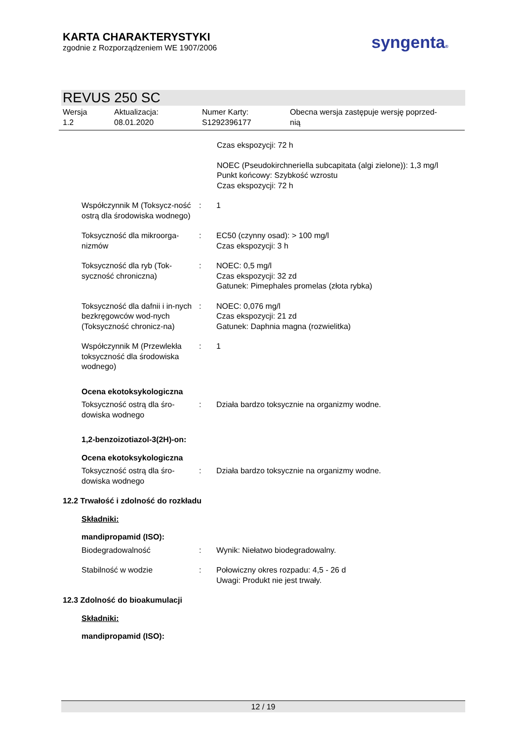KARTA CHARAKTERYSTYKI
zgodnie z Rozporządzeniem WE 1907/2006
syngenta®
REVUS 250 SC
Wersja
1.2
Aktualizacja:
08.01.2020
Numer Karty:
S1292396177
Obecna wersja zastępuje wersję poprzed-
nią
Czas ekspozycji: 72 h
NOEC (Pseudokirchneriella subcapitata (algi zielone)): 1,3 mg/l
Punkt końcowy: Szybkość wzrostu
Czas ekspozycji: 72 h
Współczynnik M (Toksycz-ność ostrą dla środowiska wodnego)
: 1
Toksyczność dla mikroorga-nizmów
: EC50 (czynny osad): > 100 mg/l
Czas ekspozycji: 3 h
Toksyczność dla ryb (Tok-syczność chroniczna)
: NOEC: 0,5 mg/l
Czas ekspozycji: 32 zd
Gatunek: Pimephales promelas (złota rybka)
Toksyczność dla dafnii i in-nych bezkręgowców wod-nych (Toksyczność chronicz-na)
: NOEC: 0,076 mg/l
Czas ekspozycji: 21 zd
Gatunek: Daphnia magna (rozwielitka)
Współczynnik M (Przewlekła toksyczność dla środowiska wodnego)
: 1
Ocena ekotoksykologiczna
Toksyczność ostrą dla śro-dowiska wodnego
: Działa bardzo toksycznie na organizmy wodne.
1,2-benzoizotiazol-3(2H)-on:
Ocena ekotoksykologiczna
Toksyczność ostrą dla śro-dowiska wodnego
: Działa bardzo toksycznie na organizmy wodne.
12.2 Trwałość i zdolność do rozkładu
Składniki:
mandipropamid (ISO):
Biodegradowalność : Wynik: Niełatwo biodegradowalny.
Stabilność w wodzie : Połowiczny okres rozpadu: 4,5 - 26 d
Uwagi: Produkt nie jest trwały.
12.3 Zdolność do bioakumulacji
Składniki:
mandipropamid (ISO):
12 / 19